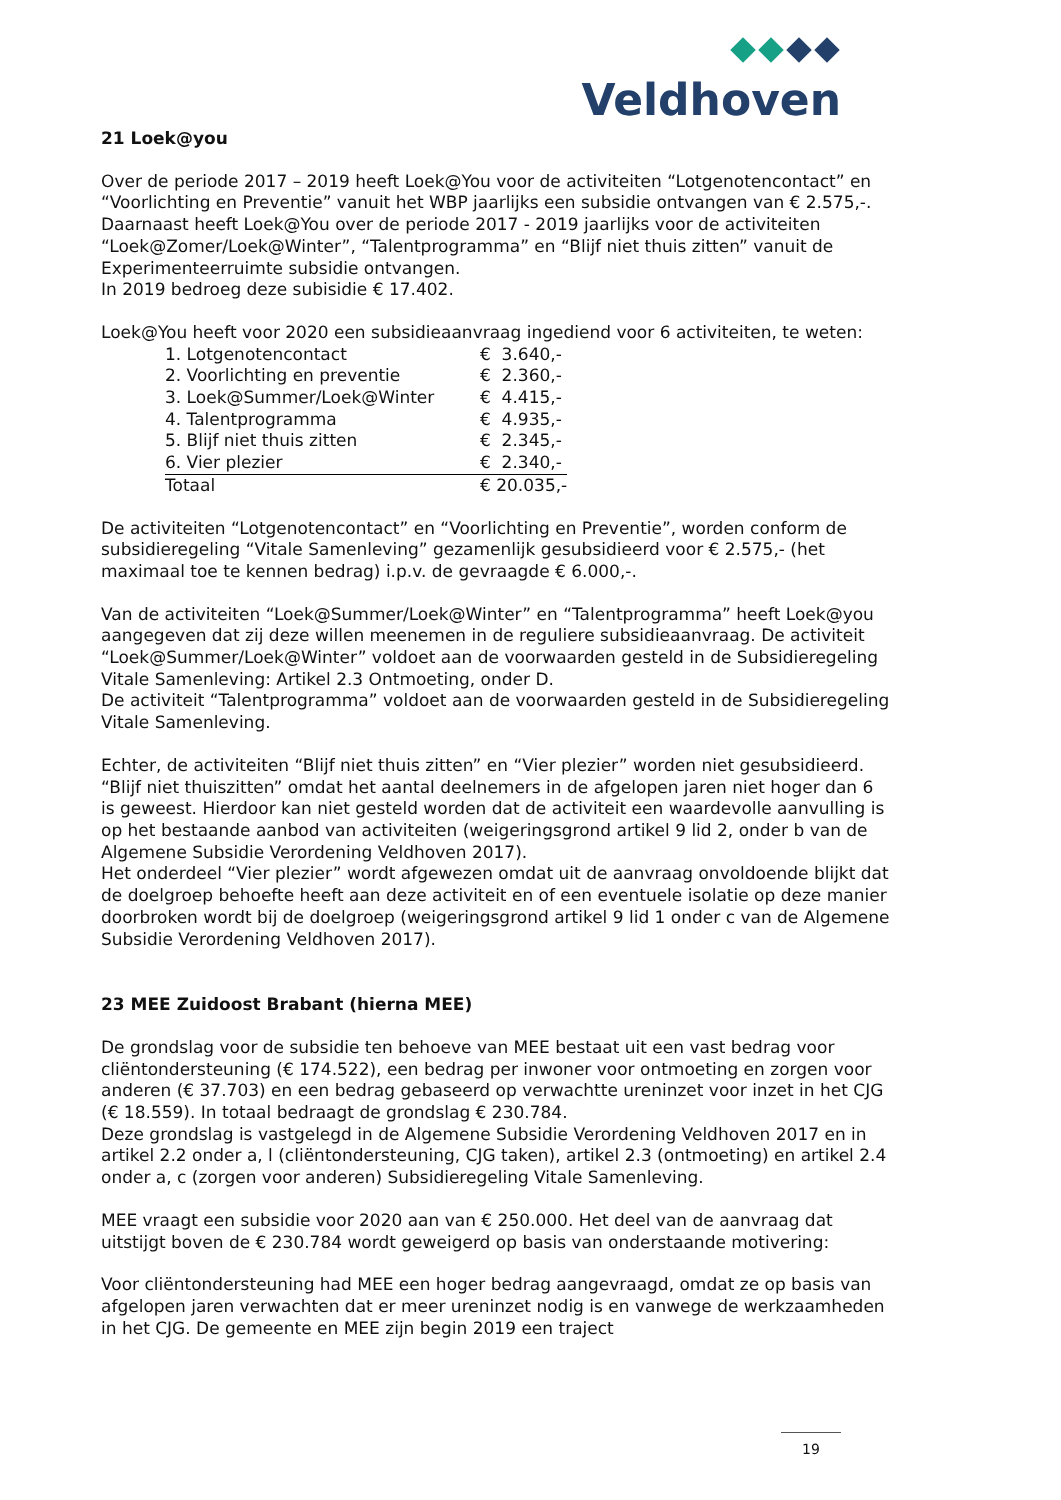Veldhoven
21 Loek@you
Over de periode 2017 – 2019 heeft Loek@You voor de activiteiten “Lotgenotencontact” en “Voorlichting en Preventie” vanuit het WBP jaarlijks een subsidie ontvangen van € 2.575,-. Daarnaast heeft Loek@You over de periode 2017 - 2019 jaarlijks voor de activiteiten “Loek@Zomer/Loek@Winter”, “Talentprogramma” en “Blijf niet thuis zitten” vanuit de Experimenteerruimte subsidie ontvangen.
In 2019 bedroeg deze subisidie € 17.402.
Loek@You heeft voor 2020 een subsidieaanvraag ingediend voor 6 activiteiten, te weten:
| 1. Lotgenotencontact | € 3.640,- |
| 2. Voorlichting en preventie | € 2.360,- |
| 3. Loek@Summer/Loek@Winter | € 4.415,- |
| 4. Talentprogramma | € 4.935,- |
| 5. Blijf niet thuis zitten | € 2.345,- |
| 6. Vier plezier | € 2.340,- |
| Totaal | € 20.035,- |
De activiteiten “Lotgenotencontact” en “Voorlichting en Preventie”, worden conform de subsidieregeling “Vitale Samenleving” gezamenlijk gesubsidieerd voor € 2.575,- (het maximaal toe te kennen bedrag) i.p.v. de gevraagde € 6.000,-.
Van de activiteiten “Loek@Summer/Loek@Winter” en “Talentprogramma” heeft Loek@you aangegeven dat zij deze willen meenemen in de reguliere subsidieaanvraag. De activiteit “Loek@Summer/Loek@Winter” voldoet aan de voorwaarden gesteld in de Subsidieregeling Vitale Samenleving: Artikel 2.3 Ontmoeting, onder D.
De activiteit “Talentprogramma” voldoet aan de voorwaarden gesteld in de Subsidieregeling Vitale Samenleving.
Echter, de activiteiten “Blijf niet thuis zitten” en “Vier plezier” worden niet gesubsidieerd. “Blijf niet thuiszitten” omdat het aantal deelnemers in de afgelopen jaren niet hoger dan 6 is geweest. Hierdoor kan niet gesteld worden dat de activiteit een waardevolle aanvulling is op het bestaande aanbod van activiteiten (weigeringsgrond artikel 9 lid 2, onder b van de Algemene Subsidie Verordening Veldhoven 2017).
Het onderdeel “Vier plezier” wordt afgewezen omdat uit de aanvraag onvoldoende blijkt dat de doelgroep behoefte heeft aan deze activiteit en of een eventuele isolatie op deze manier doorbroken wordt bij de doelgroep (weigeringsgrond artikel 9 lid 1 onder c van de Algemene Subsidie Verordening Veldhoven 2017).
23 MEE Zuidoost Brabant (hierna MEE)
De grondslag voor de subsidie ten behoeve van MEE bestaat uit een vast bedrag voor cliëntondersteuning (€ 174.522), een bedrag per inwoner voor ontmoeting en zorgen voor anderen (€ 37.703) en een bedrag gebaseerd op verwachtte ureninzet voor inzet in het CJG (€ 18.559). In totaal bedraagt de grondslag € 230.784.
Deze grondslag is vastgelegd in de Algemene Subsidie Verordening Veldhoven 2017 en in artikel 2.2 onder a, l (cliëntondersteuning, CJG taken), artikel 2.3 (ontmoeting) en artikel 2.4 onder a, c (zorgen voor anderen) Subsidieregeling Vitale Samenleving.
MEE vraagt een subsidie voor 2020 aan van € 250.000. Het deel van de aanvraag dat uitstijgt boven de € 230.784 wordt geweigerd op basis van onderstaande motivering:
Voor cliëntondersteuning had MEE een hoger bedrag aangevraagd, omdat ze op basis van afgelopen jaren verwachten dat er meer ureninzet nodig is en vanwege de werkzaamheden in het CJG. De gemeente en MEE zijn begin 2019 een traject
19